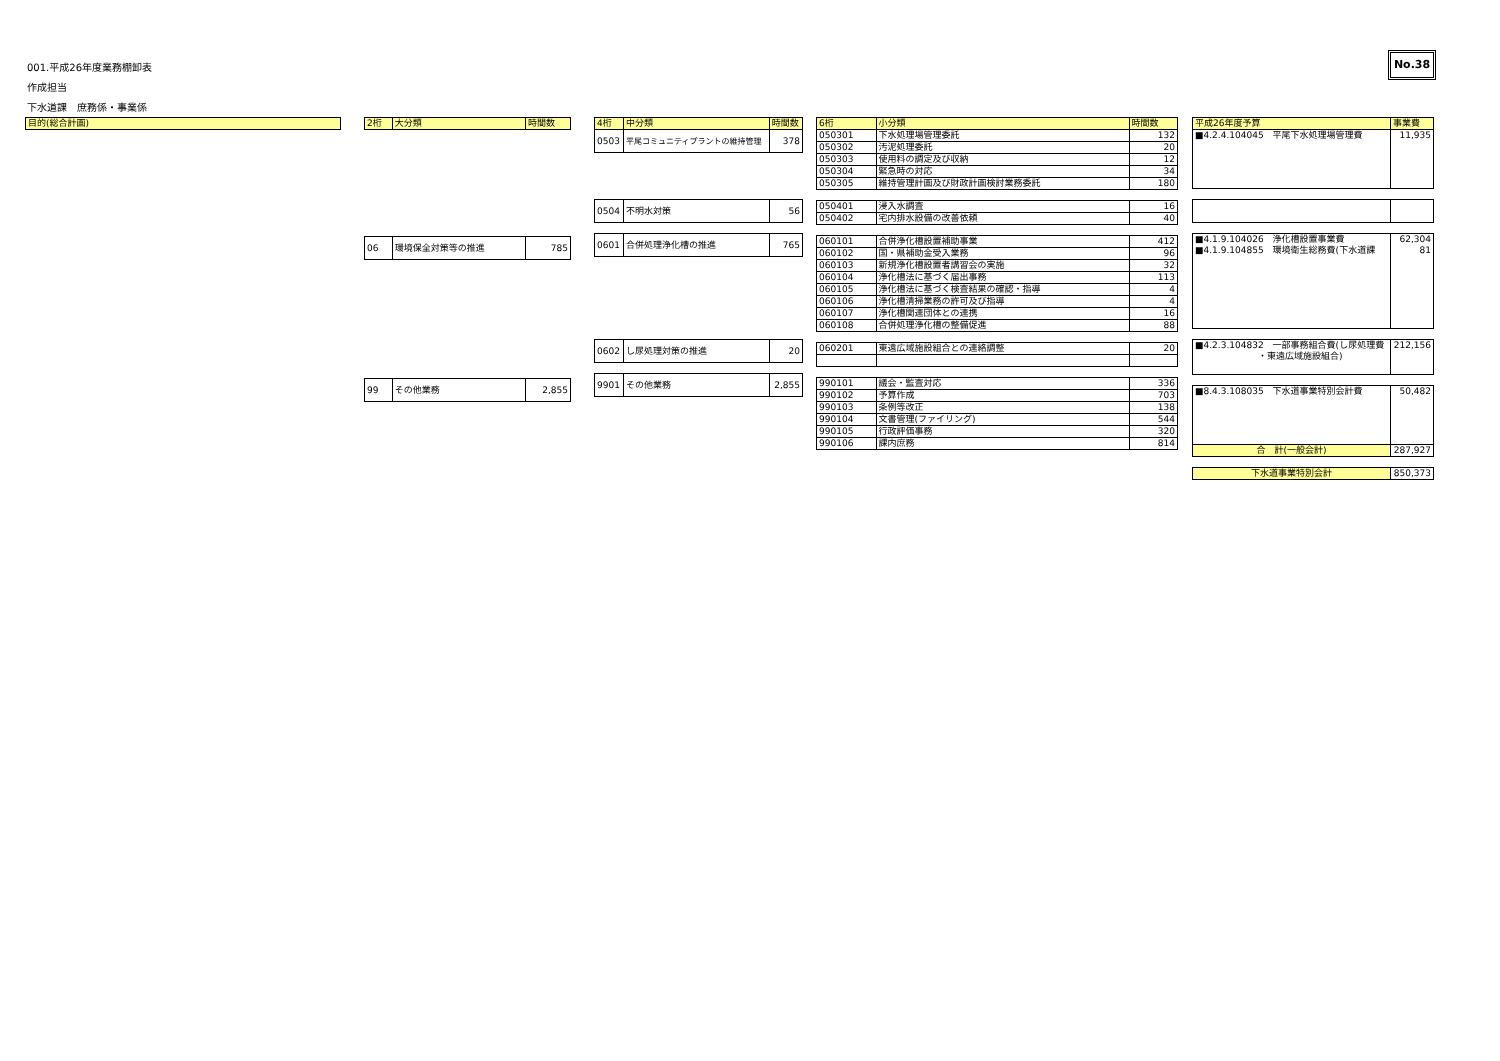001.平成26年度業務棚卸表
作成担当
下水道課　庶務係・事業係
No.38
| 目的(総合計画) |
| --- |
| 2桁 | 大分類 | 時間数 |
| --- | --- | --- |
| 06 | 環境保全対策等の推進 | 785 |
| 99 | その他業務 | 2,855 |
| 4桁 | 中分類 | 時間数 |
| --- | --- | --- |
| 0503 | 平尾コミュニティプラントの維持管理 | 378 |
| 0504 | 不明水対策 | 56 |
| 0601 | 合併処理浄化槽の推進 | 765 |
| 0602 | し尿処理対策の推進 | 20 |
| 9901 | その他業務 | 2,855 |
| 6桁 | 小分類 | 時間数 |
| --- | --- | --- |
| 050301 | 下水処理場管理委託 | 132 |
| 050302 | 汚泥処理委託 | 20 |
| 050303 | 使用料の調定及び収納 | 12 |
| 050304 | 緊急時の対応 | 34 |
| 050305 | 維持管理計画及び財政計画検討業務委託 | 180 |
| 050401 | 浸入水調査 | 16 |
| 050402 | 宅内排水設備の改善依頼 | 40 |
| 060101 | 合併浄化槽設置補助事業 | 412 |
| 060102 | 国・県補助金受入業務 | 96 |
| 060103 | 新規浄化槽設置者講習会の実施 | 32 |
| 060104 | 浄化槽法に基づく届出事務 | 113 |
| 060105 | 浄化槽法に基づく検査結果の確認・指導 | 4 |
| 060106 | 浄化槽清掃業務の許可及び指導 | 4 |
| 060107 | 浄化槽関連団体との連携 | 16 |
| 060108 | 合併処理浄化槽の整備促進 | 88 |
| 060201 | 東遠広域施設組合との連絡調整 | 20 |
| 990101 | 議会・監査対応 | 336 |
| 990102 | 予算作成 | 703 |
| 990103 | 条例等改正 | 138 |
| 990104 | 文書管理(ファイリング) | 544 |
| 990105 | 行政評価事務 | 320 |
| 990106 | 課内庶務 | 814 |
| 平成26年度予算 | 事業費 |
| --- | --- |
| ■4.2.4.104045 平尾下水処理場管理費 | 11,935 |
| ■4.1.9.104026 浄化槽設置事業費 ■4.1.9.104855 環境衛生総務費(下水道課 | 62,304 81 |
| ■4.2.3.104832 一部事務組合費(し尿処理費 ・東遠広域施設組合) | 212,156 |
| ■8.4.3.108035 下水道事業特別会計費 | 50,482 |
| 合 計(一般会計) | 287,927 |
| 下水道事業特別会計 | 850,373 |